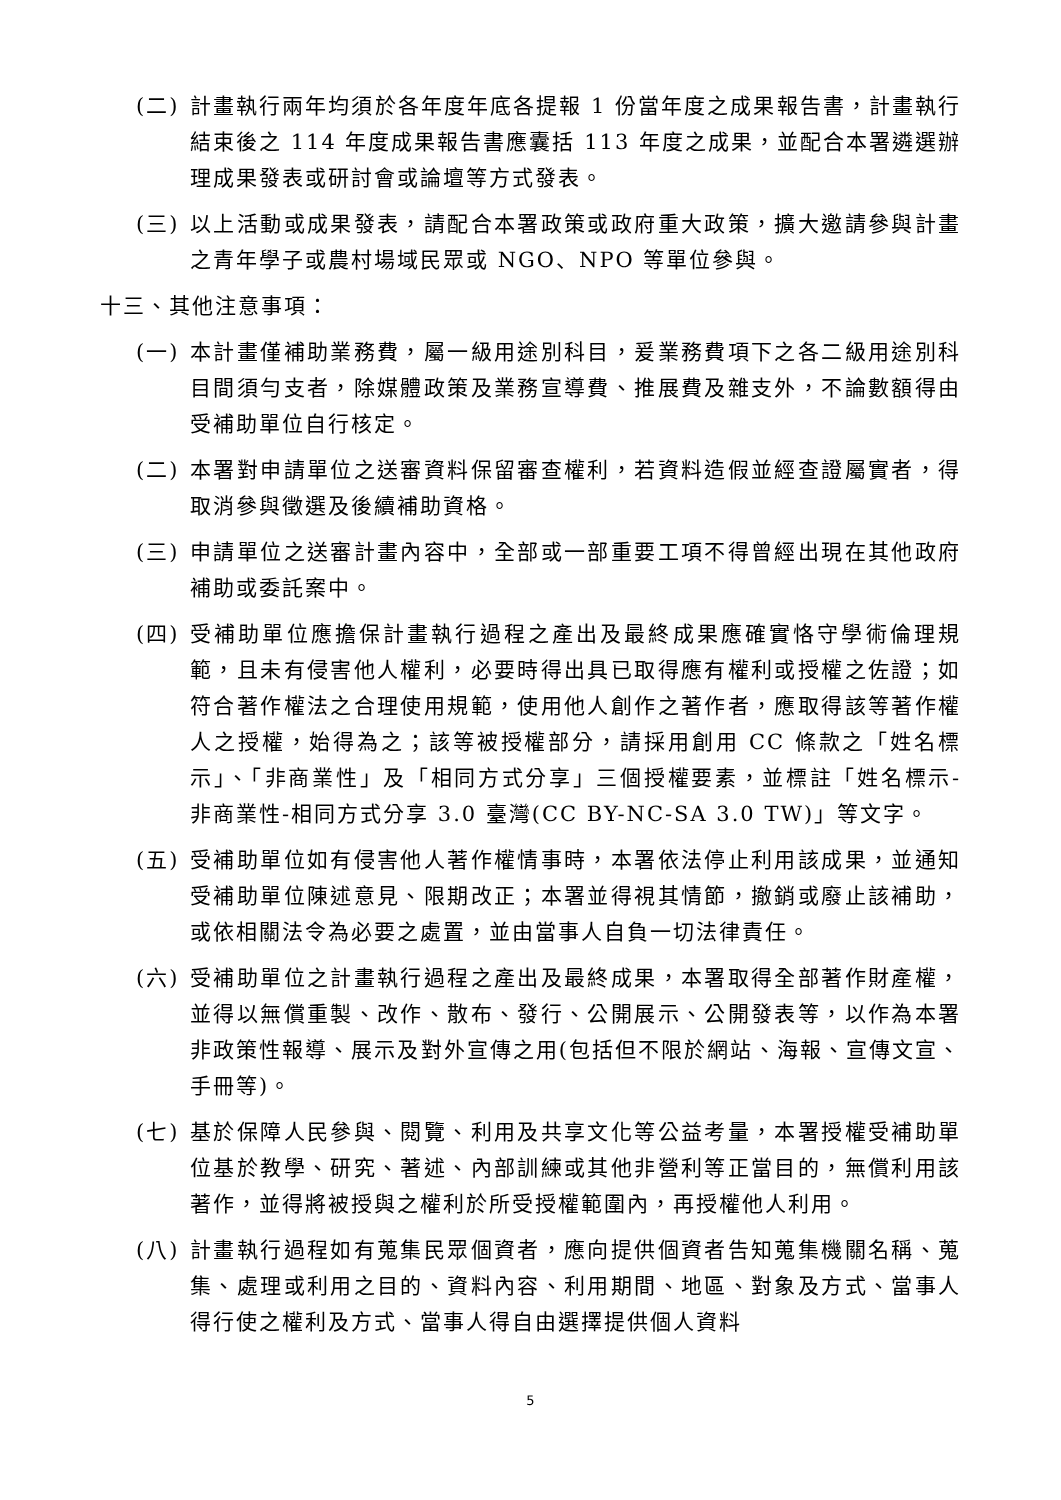(二) 計畫執行兩年均須於各年度年底各提報 1 份當年度之成果報告書，計畫執行結束後之 114 年度成果報告書應囊括 113 年度之成果，並配合本署遴選辦理成果發表或研討會或論壇等方式發表。
(三) 以上活動或成果發表，請配合本署政策或政府重大政策，擴大邀請參與計畫之青年學子或農村場域民眾或 NGO、NPO 等單位參與。
十三、其他注意事項：
(一) 本計畫僅補助業務費，屬一級用途別科目，爰業務費項下之各二級用途別科目間須勻支者，除媒體政策及業務宣導費、推展費及雜支外，不論數額得由受補助單位自行核定。
(二) 本署對申請單位之送審資料保留審查權利，若資料造假並經查證屬實者，得取消參與徵選及後續補助資格。
(三) 申請單位之送審計畫內容中，全部或一部重要工項不得曾經出現在其他政府補助或委託案中。
(四) 受補助單位應擔保計畫執行過程之產出及最終成果應確實恪守學術倫理規範，且未有侵害他人權利，必要時得出具已取得應有權利或授權之佐證；如符合著作權法之合理使用規範，使用他人創作之著作者，應取得該等著作權人之授權，始得為之；該等被授權部分，請採用創用 CC 條款之「姓名標示」、「非商業性」及「相同方式分享」三個授權要素，並標註「姓名標示-非商業性-相同方式分享 3.0 臺灣(CC BY-NC-SA 3.0 TW)」等文字。
(五) 受補助單位如有侵害他人著作權情事時，本署依法停止利用該成果，並通知受補助單位陳述意見、限期改正；本署並得視其情節，撤銷或廢止該補助，或依相關法令為必要之處置，並由當事人自負一切法律責任。
(六) 受補助單位之計畫執行過程之產出及最終成果，本署取得全部著作財產權，並得以無償重製、改作、散布、發行、公開展示、公開發表等，以作為本署非政策性報導、展示及對外宣傳之用(包括但不限於網站、海報、宣傳文宣、手冊等)。
(七) 基於保障人民參與、閱覽、利用及共享文化等公益考量，本署授權受補助單位基於教學、研究、著述、內部訓練或其他非營利等正當目的，無償利用該著作，並得將被授與之權利於所受授權範圍內，再授權他人利用。
(八) 計畫執行過程如有蒐集民眾個資者，應向提供個資者告知蒐集機關名稱、蒐集、處理或利用之目的、資料內容、利用期間、地區、對象及方式、當事人得行使之權利及方式、當事人得自由選擇提供個人資料
5